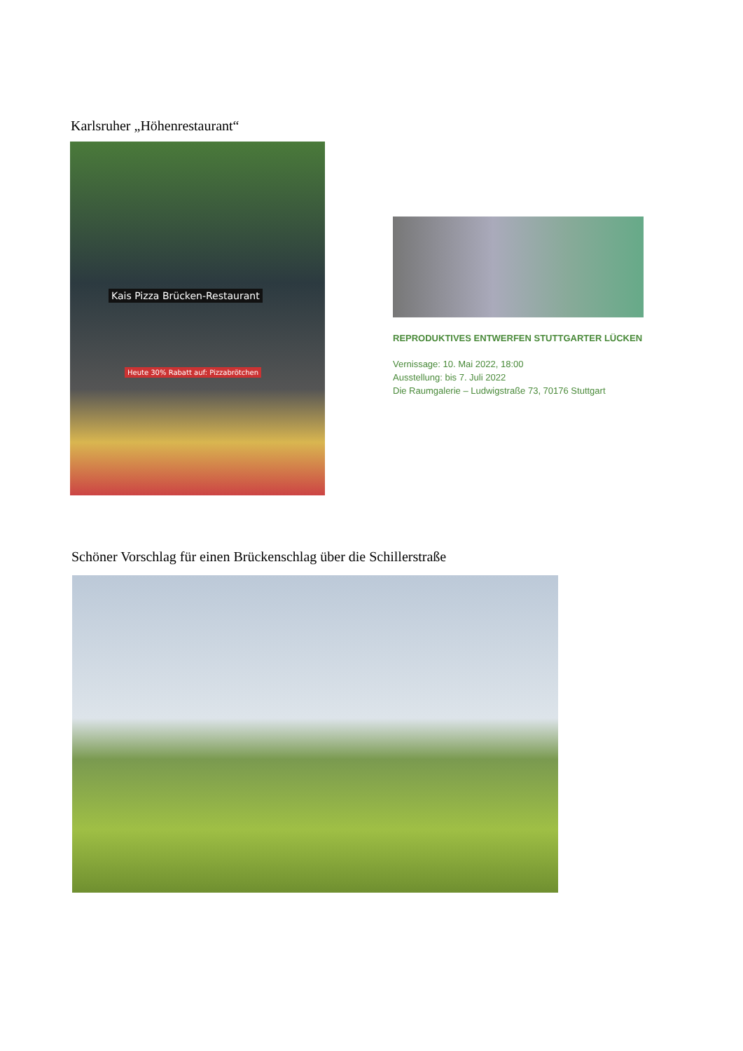Karlsruher „Höhenrestaurant“
Kais Pizza Brücken-Restaurant
Heute 30% Rabatt auf: Pizzabrötchen
REPRODUKTIVES ENTWERFEN STUTTGARTER LÜCKEN
Vernissage: 10. Mai 2022, 18:00
Ausstellung: bis 7. Juli 2022
Die Raumgalerie – Ludwigstraße 73, 70176 Stuttgart
Schöner Vorschlag für einen Brückenschlag über die Schillerstraße